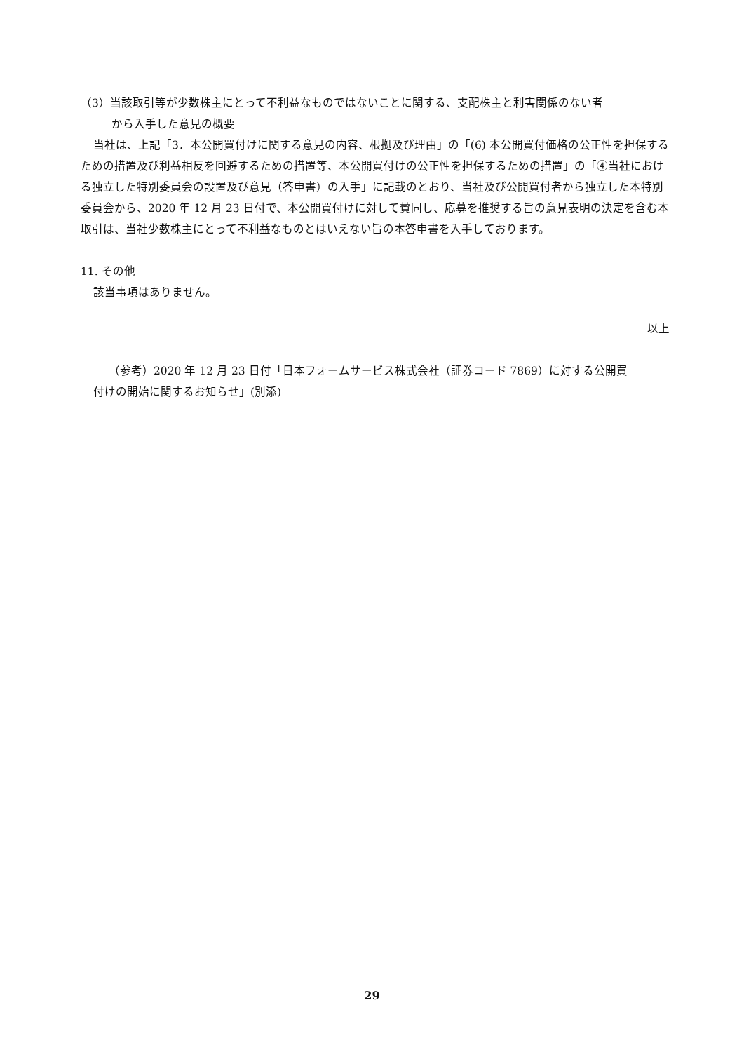（3）当該取引等が少数株主にとって不利益なものではないことに関する、支配株主と利害関係のない者
から入手した意見の概要
当社は、上記「3．本公開買付けに関する意見の内容、根拠及び理由」の「(6) 本公開買付価格の公正性を担保するための措置及び利益相反を回避するための措置等、本公開買付けの公正性を担保するための措置」の「④当社における独立した特別委員会の設置及び意見（答申書）の入手」に記載のとおり、当社及び公開買付者から独立した本特別委員会から、2020 年 12 月 23 日付で、本公開買付けに対して賛同し、応募を推奨する旨の意見表明の決定を含む本取引は、当社少数株主にとって不利益なものとはいえない旨の本答申書を入手しております。
11. その他
該当事項はありません。
以上
（参考）2020 年 12 月 23 日付「日本フォームサービス株式会社（証券コード 7869）に対する公開買
付けの開始に関するお知らせ」(別添)
29